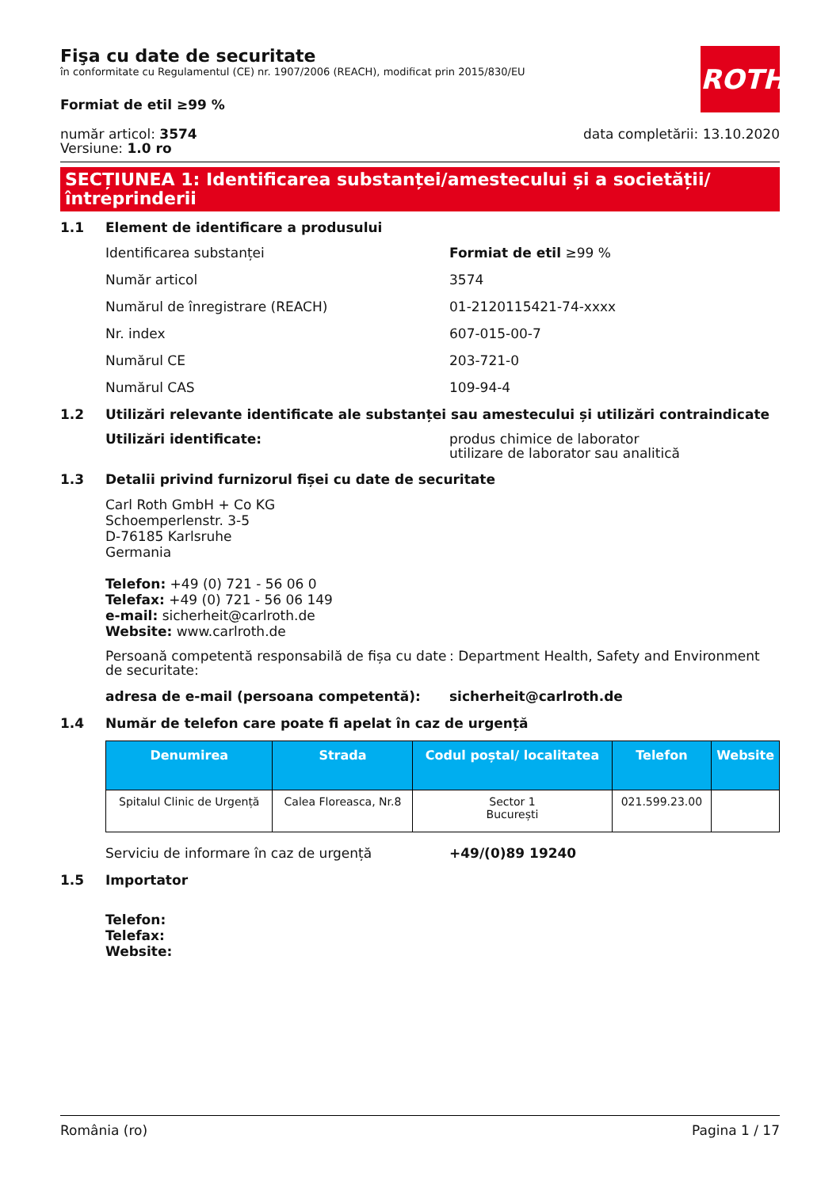ROTH
Fişa cu date de securitate
în conformitate cu Regulamentul (CE) nr. 1907/2006 (REACH), modificat prin 2015/830/EU
Formiat de etil ≥99 %
număr articol: 3574
Versiune: 1.0 ro
data completării: 13.10.2020
SECȚIUNEA 1: Identificarea substanței/amestecului și a societății/ întreprinderii
1.1 Element de identificare a produsului
Identificarea substanței Formiat de etil ≥99 %
Număr articol 3574
Numărul de înregistrare (REACH) 01-2120115421-74-xxxx
Nr. index 607-015-00-7
Numărul CE 203-721-0
Numărul CAS 109-94-4
1.2 Utilizări relevante identificate ale substanței sau amestecului și utilizări contraindicate
Utilizări identificate: produs chimice de laborator
utilizare de laborator sau analitică
1.3 Detalii privind furnizorul fișei cu date de securitate
Carl Roth GmbH + Co KG
Schoemperlenstr. 3-5
D-76185 Karlsruhe
Germania
Telefon: +49 (0) 721 - 56 06 0
Telefax: +49 (0) 721 - 56 06 149
e-mail: sicherheit@carlroth.de
Website: www.carlroth.de
Persoană competentă responsabilă de fișa cu date de securitate:: Department Health, Safety and Environment
adresa de e-mail (persoana competentă): sicherheit@carlroth.de
1.4 Număr de telefon care poate fi apelat în caz de urgență
| Denumirea | Strada | Codul poștal/ localitatea | Telefon | Website |
| --- | --- | --- | --- | --- |
| Spitalul Clinic de Urgență | Calea Floreasca, Nr.8 | Sector 1 București | 021.599.23.00 | |
Serviciu de informare în caz de urgență +49/(0)89 19240
1.5 Importator
Telefon:
Telefax:
Website:
România (ro) Pagina 1 / 17